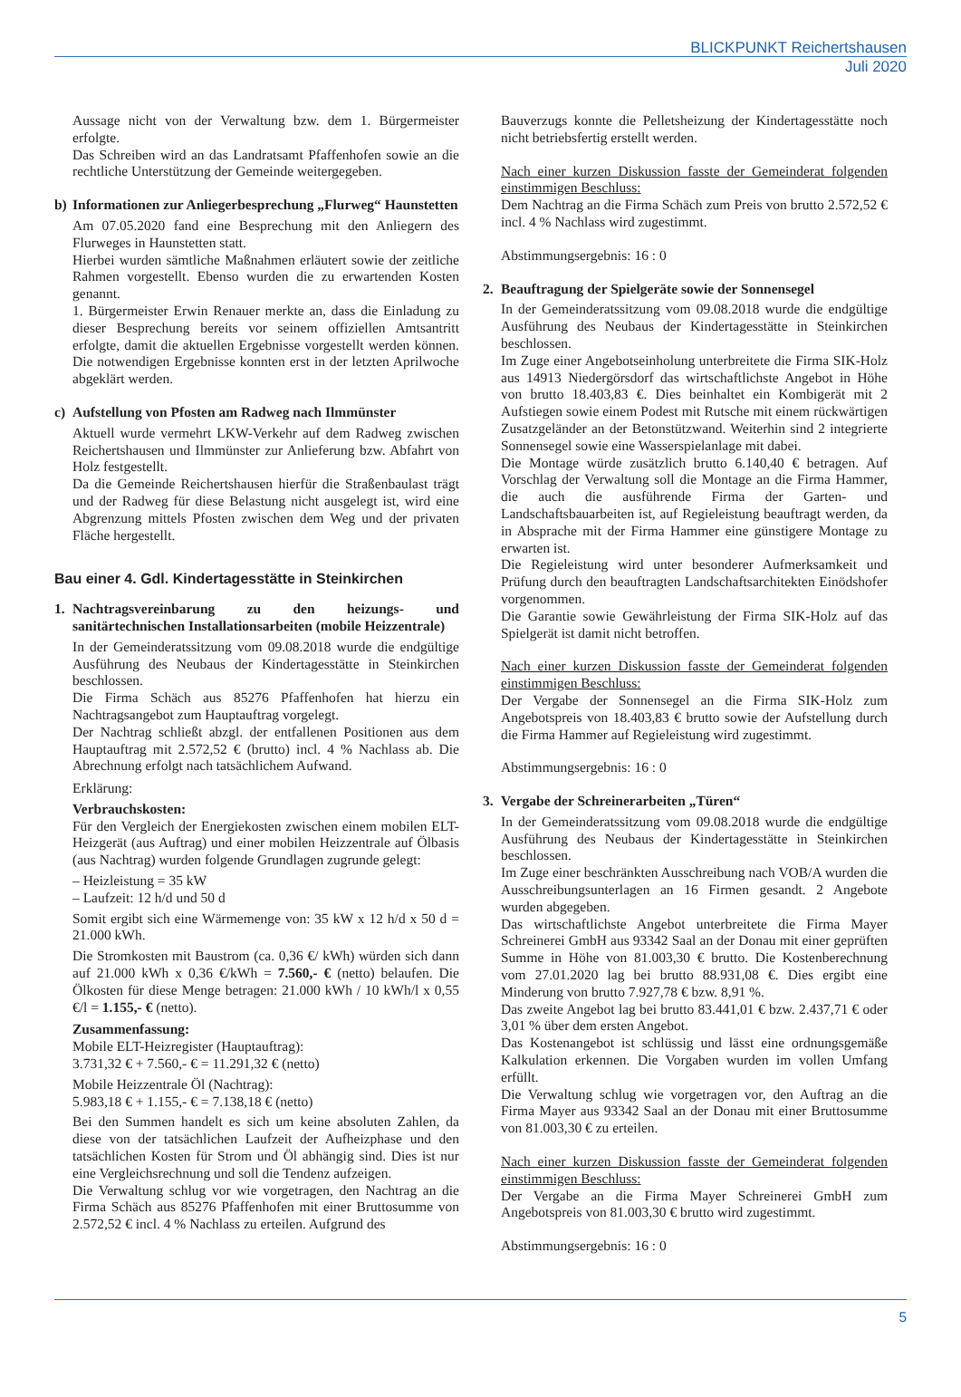BLICKPUNKT Reichertshausen
Juli 2020
Aussage nicht von der Verwaltung bzw. dem 1. Bürgermeister erfolgte.
Das Schreiben wird an das Landratsamt Pfaffenhofen sowie an die rechtliche Unterstützung der Gemeinde weitergegeben.
b) Informationen zur Anliegerbesprechung „Flurweg“ Haunstetten
Am 07.05.2020 fand eine Besprechung mit den Anliegern des Flurweges in Haunstetten statt.
Hierbei wurden sämtliche Maßnahmen erläutert sowie der zeitliche Rahmen vorgestellt. Ebenso wurden die zu erwartenden Kosten genannt.
1. Bürgermeister Erwin Renauer merkte an, dass die Einladung zu dieser Besprechung bereits vor seinem offiziellen Amtsantritt erfolgte, damit die aktuellen Ergebnisse vorgestellt werden können. Die notwendigen Ergebnisse konnten erst in der letzten Aprilwoche abgeklärt werden.
c) Aufstellung von Pfosten am Radweg nach Ilmmünster
Aktuell wurde vermehrt LKW-Verkehr auf dem Radweg zwischen Reichertshausen und Ilmmünster zur Anlieferung bzw. Abfahrt von Holz festgestellt.
Da die Gemeinde Reichertshausen hierfür die Straßenbaulast trägt und der Radweg für diese Belastung nicht ausgelegt ist, wird eine Abgrenzung mittels Pfosten zwischen dem Weg und der privaten Fläche hergestellt.
Bau einer 4. Gdl. Kindertagesstätte in Steinkirchen
1. Nachtragsvereinbarung zu den heizungs- und sanitärtechnischen Installationsarbeiten (mobile Heizzentrale)
In der Gemeinderatssitzung vom 09.08.2018 wurde die endgültige Ausführung des Neubaus der Kindertagesstätte in Steinkirchen beschlossen.
Die Firma Schäch aus 85276 Pfaffenhofen hat hierzu ein Nachtragsangebot zum Hauptauftrag vorgelegt.
Der Nachtrag schließt abzgl. der entfallenen Positionen aus dem Hauptauftrag mit 2.572,52 € (brutto) incl. 4 % Nachlass ab. Die Abrechnung erfolgt nach tatsächlichem Aufwand.
Erklärung:
Verbrauchskosten:
Für den Vergleich der Energiekosten zwischen einem mobilen ELT-Heizgerät (aus Auftrag) und einer mobilen Heizzentrale auf Ölbasis (aus Nachtrag) wurden folgende Grundlagen zugrunde gelegt:
– Heizleistung = 35 kW
– Laufzeit: 12 h/d und 50 d
Somit ergibt sich eine Wärmemenge von: 35 kW x 12 h/d x 50 d = 21.000 kWh.
Die Stromkosten mit Baustrom (ca. 0,36 €/ kWh) würden sich dann auf 21.000 kWh x 0,36 €/kWh = 7.560,- € (netto) belaufen. Die Ölkosten für diese Menge betragen: 21.000 kWh / 10 kWh/l x 0,55 €/l = 1.155,- € (netto).
Zusammenfassung:
Mobile ELT-Heizregister (Hauptauftrag):
3.731,32 € + 7.560,- € = 11.291,32 € (netto)
Mobile Heizzentrale Öl (Nachtrag):
5.983,18 € + 1.155,- € = 7.138,18 € (netto)
Bei den Summen handelt es sich um keine absoluten Zahlen, da diese von der tatsächlichen Laufzeit der Aufheizphase und den tatsächlichen Kosten für Strom und Öl abhängig sind. Dies ist nur eine Vergleichsrechnung und soll die Tendenz aufzeigen.
Die Verwaltung schlug vor wie vorgetragen, den Nachtrag an die Firma Schäch aus 85276 Pfaffenhofen mit einer Bruttosumme von 2.572,52 € incl. 4 % Nachlass zu erteilen. Aufgrund des
Bauverzugs konnte die Pelletsheizung der Kindertagesstätte noch nicht betriebsfertig erstellt werden.
Nach einer kurzen Diskussion fasste der Gemeinderat folgenden einstimmigen Beschluss:
Dem Nachtrag an die Firma Schäch zum Preis von brutto 2.572,52 € incl. 4 % Nachlass wird zugestimmt.
Abstimmungsergebnis: 16 : 0
2. Beauftragung der Spielgeräte sowie der Sonnensegel
In der Gemeinderatssitzung vom 09.08.2018 wurde die endgültige Ausführung des Neubaus der Kindertagesstätte in Steinkirchen beschlossen.
Im Zuge einer Angebotseinholung unterbreitete die Firma SIK-Holz aus 14913 Niedergörsdorf das wirtschaftlichste Angebot in Höhe von brutto 18.403,83 €. Dies beinhaltet ein Kombigerät mit 2 Aufstiegen sowie einem Podest mit Rutsche mit einem rückwärtigen Zusatzgeländer an der Betonstützwand. Weiterhin sind 2 integrierte Sonnensegel sowie eine Wasserspielanlage mit dabei.
Die Montage würde zusätzlich brutto 6.140,40 € betragen. Auf Vorschlag der Verwaltung soll die Montage an die Firma Hammer, die auch die ausführende Firma der Garten- und Landschaftsbauarbeiten ist, auf Regieleistung beauftragt werden, da in Absprache mit der Firma Hammer eine günstigere Montage zu erwarten ist.
Die Regieleistung wird unter besonderer Aufmerksamkeit und Prüfung durch den beauftragten Landschaftsarchitekten Einödshofer vorgenommen.
Die Garantie sowie Gewährleistung der Firma SIK-Holz auf das Spielgerät ist damit nicht betroffen.
Nach einer kurzen Diskussion fasste der Gemeinderat folgenden einstimmigen Beschluss:
Der Vergabe der Sonnensegel an die Firma SIK-Holz zum Angebotspreis von 18.403,83 € brutto sowie der Aufstellung durch die Firma Hammer auf Regieleistung wird zugestimmt.
Abstimmungsergebnis: 16 : 0
3. Vergabe der Schreinerarbeiten „Türen“
In der Gemeinderatssitzung vom 09.08.2018 wurde die endgültige Ausführung des Neubaus der Kindertagesstätte in Steinkirchen beschlossen.
Im Zuge einer beschränkten Ausschreibung nach VOB/A wurden die Ausschreibungsunterlagen an 16 Firmen gesandt. 2 Angebote wurden abgegeben.
Das wirtschaftlichste Angebot unterbreitete die Firma Mayer Schreinerei GmbH aus 93342 Saal an der Donau mit einer geprüften Summe in Höhe von 81.003,30 € brutto. Die Kostenberechnung vom 27.01.2020 lag bei brutto 88.931,08 €. Dies ergibt eine Minderung von brutto 7.927,78 € bzw. 8,91 %.
Das zweite Angebot lag bei brutto 83.441,01 € bzw. 2.437,71 € oder 3,01 % über dem ersten Angebot.
Das Kostenangebot ist schlüssig und lässt eine ordnungsgemäße Kalkulation erkennen. Die Vorgaben wurden im vollen Umfang erfüllt.
Die Verwaltung schlug wie vorgetragen vor, den Auftrag an die Firma Mayer aus 93342 Saal an der Donau mit einer Bruttosumme von 81.003,30 € zu erteilen.
Nach einer kurzen Diskussion fasste der Gemeinderat folgenden einstimmigen Beschluss:
Der Vergabe an die Firma Mayer Schreinerei GmbH zum Angebotspreis von 81.003,30 € brutto wird zugestimmt.
Abstimmungsergebnis: 16 : 0
5